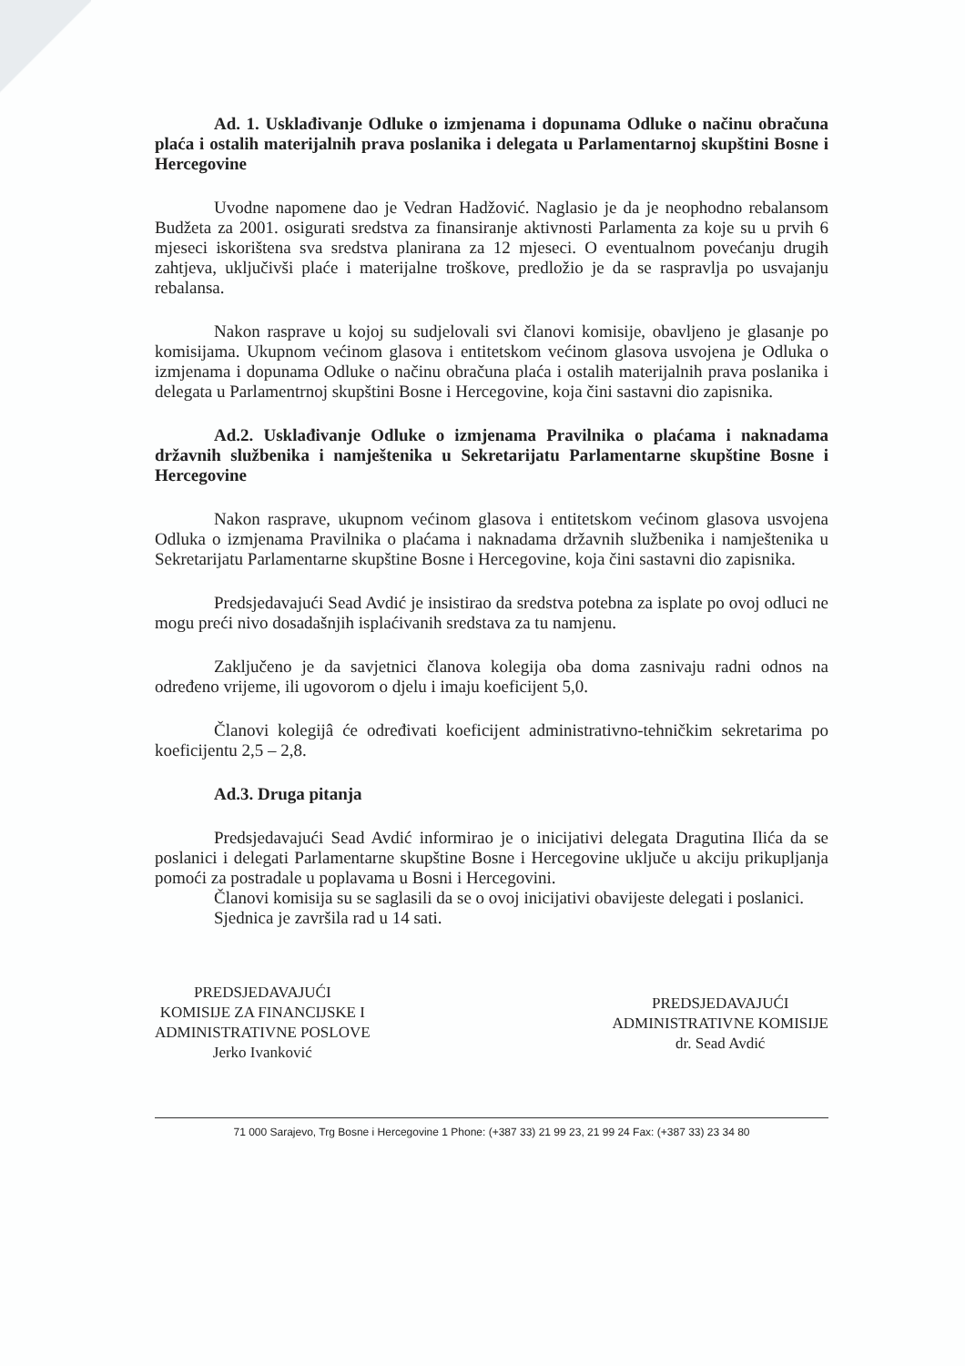Ad. 1. Usklađivanje Odluke o izmjenama i dopunama Odluke o načinu obračuna plaća i ostalih materijalnih prava poslanika i delegata u Parlamentarnoj skupštini Bosne i Hercegovine
Uvodne napomene dao je Vedran Hadžović. Naglasio je da je neophodno rebalansom Budžeta za 2001. osigurati sredstva za finansiranje aktivnosti Parlamenta za koje su u prvih 6 mjeseci iskorištena sva sredstva planirana za 12 mjeseci. O eventualnom povećanju drugih zahtjeva, uključivši plaće i materijalne troškove, predložio je da se raspravlja po usvajanju rebalansa.
Nakon rasprave u kojoj su sudjelovali svi članovi komisije, obavljeno je glasanje po komisijama. Ukupnom većinom glasova i entitetskom većinom glasova usvojena je Odluka o izmjenama i dopunama Odluke o načinu obračuna plaća i ostalih materijalnih prava poslanika i delegata u Parlamentrnoj skupštini Bosne i Hercegovine, koja čini sastavni dio zapisnika.
Ad.2. Usklađivanje Odluke o izmjenama Pravilnika o plaćama i naknadama državnih službenika i namještenika u Sekretarijatu Parlamentarne skupštine Bosne i Hercegovine
Nakon rasprave, ukupnom većinom glasova i entitetskom većinom glasova usvojena Odluka o izmjenama Pravilnika o plaćama i naknadama državnih službenika i namještenika u Sekretarijatu Parlamentarne skupštine Bosne i Hercegovine, koja čini sastavni dio zapisnika.
Predsjedavajući Sead Avdić je insistirao da sredstva potebna za isplate po ovoj odluci ne mogu preći nivo dosadašnjih isplaćivanih sredstava za tu namjenu.
Zaključeno je da savjetnici članova kolegija oba doma zasnivaju radni odnos na određeno vrijeme, ili ugovorom o djelu i imaju koeficijent 5,0.
Članovi kolegijâ će određivati koeficijent administrativno-tehničkim sekretarima po koeficijentu 2,5 – 2,8.
Ad.3. Druga pitanja
Predsjedavajući Sead Avdić informirao je o inicijativi delegata Dragutina Ilića da se poslanici i delegati Parlamentarne skupštine Bosne i Hercegovine uključe u akciju prikupljanja pomoći za postradale u poplavama u Bosni i Hercegovini.
Članovi komisija su se saglasili da se o ovoj inicijativi obavijeste delegati i poslanici.
Sjednica je završila rad u 14 sati.
PREDSJEDAVAJUĆI
KOMISIJE ZA FINANCIJSKE I
ADMINISTRATIVNE POSLOVE
Jerko Ivanković
PREDSJEDAVAJUĆI
ADMINISTRATIVNE KOMISIJE
dr. Sead Avdić
71 000 Sarajevo, Trg Bosne i Hercegovine 1 Phone: (+387 33) 21 99 23, 21 99 24 Fax: (+387 33) 23 34 80